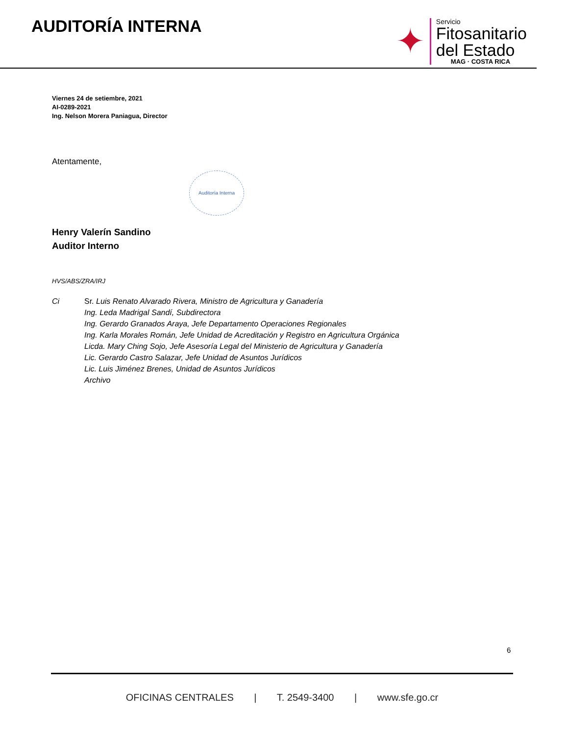AUDITORÍA INTERNA
✦
Servicio
Fitosanitario
del Estado
MAG · COSTA RICA
Viernes 24 de setiembre, 2021
AI-0289-2021
Ing. Nelson Morera Paniagua, Director
Atentamente,
Auditoría Interna
Henry Valerín Sandino
Auditor Interno
HVS/ABS/ZRA/IRJ
Ci Sr. Luis Renato Alvarado Rivera, Ministro de Agricultura y Ganadería
Ing. Leda Madrigal Sandí, Subdirectora
Ing. Gerardo Granados Araya, Jefe Departamento Operaciones Regionales
Ing. Karla Morales Román, Jefe Unidad de Acreditación y Registro en Agricultura Orgánica
Licda. Mary Ching Sojo, Jefe Asesoría Legal del Ministerio de Agricultura y Ganadería
Lic. Gerardo Castro Salazar, Jefe Unidad de Asuntos Jurídicos
Lic. Luis Jiménez Brenes, Unidad de Asuntos Jurídicos
Archivo
6
OFICINAS CENTRALES | T. 2549-3400 | www.sfe.go.cr